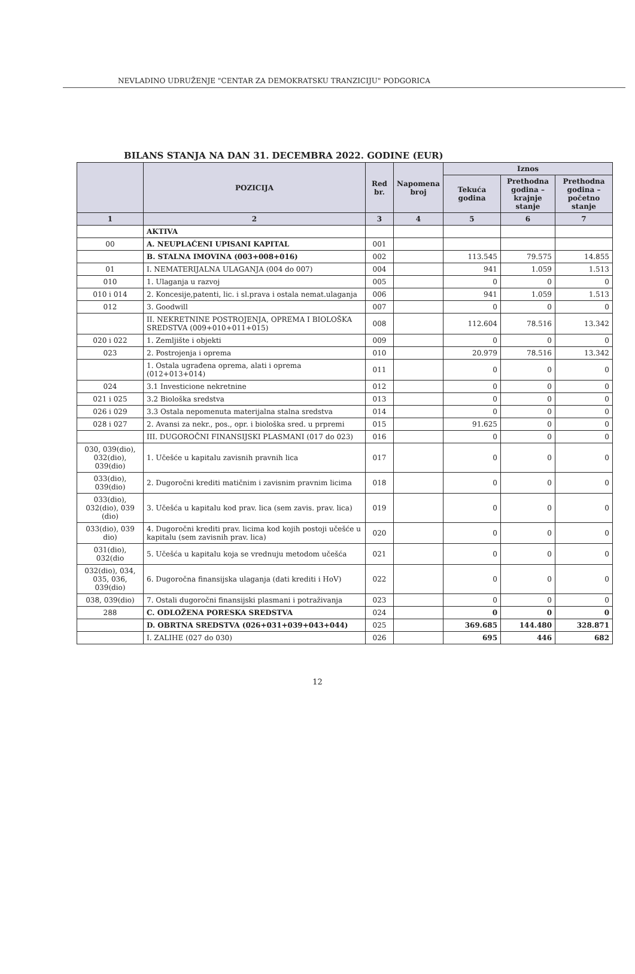NEVLADINO UDRUŽENJE "CENTAR ZA DEMOKRATSKU TRANZICIJU" PODGORICA
BILANS STANJA NA DAN 31. DECEMBRA 2022. GODINE (EUR)
| | POZICIJA | Red br. | Napomena broj | Iznos | | |
| --- | --- | --- | --- | --- | --- | --- |
| | | | | Tekuća godina | Prethodna godina – krajnje stanje | Prethodna godina – početno stanje |
| 1 | 2 | 3 | 4 | 5 | 6 | 7 |
| | AKTIVA | | | | | |
| 00 | A. NEUPLAĆENI UPISANI KAPITAL | 001 | | | | |
| | B. STALNA IMOVINA (003+008+016) | 002 | | 113.545 | 79.575 | 14.855 |
| 01 | I. NEMATERIJALNA ULAGANJA (004 do 007) | 004 | | 941 | 1.059 | 1.513 |
| 010 | 1. Ulaganja u razvoj | 005 | | 0 | 0 | 0 |
| 010 i 014 | 2. Koncesije,patenti, lic. i sl.prava i ostala nemat.ulaganja | 006 | | 941 | 1.059 | 1.513 |
| 012 | 3. Goodwill | 007 | | 0 | 0 | 0 |
| | II. NEKRETNINE POSTROJENJA, OPREMA I BIOLOŠKA SREDSTVA (009+010+011+015) | 008 | | 112.604 | 78.516 | 13.342 |
| 020 i 022 | 1. Zemljište i objekti | 009 | | 0 | 0 | 0 |
| 023 | 2. Postrojenja i oprema | 010 | | 20.979 | 78.516 | 13.342 |
| | 1. Ostala ugrađena oprema, alati i oprema (012+013+014) | 011 | | 0 | 0 | 0 |
| 024 | 3.1 Investicione nekretnine | 012 | | 0 | 0 | 0 |
| 021 i 025 | 3.2 Biološka sredstva | 013 | | 0 | 0 | 0 |
| 026 i 029 | 3.3 Ostala nepomenuta materijalna stalna sredstva | 014 | | 0 | 0 | 0 |
| 028 i 027 | 2. Avansi za nekr., pos., opr. i biološka sred. u prpremi | 015 | | 91.625 | 0 | 0 |
| | III. DUGOROČNI FINANSIJSKI PLASMANI (017 do 023) | 016 | | 0 | 0 | 0 |
| 030, 039(dio), 032(dio), 039(dio) | 1. Učešće u kapitalu zavisnih pravnih lica | 017 | | 0 | 0 | 0 |
| 033(dio), 039(dio) | 2. Dugoročni krediti matičnim i zavisnim pravnim licima | 018 | | 0 | 0 | 0 |
| 033(dio), 032(dio), 039 (dio) | 3. Učešća u kapitalu kod prav. lica (sem zavis. prav. lica) | 019 | | 0 | 0 | 0 |
| 033(dio), 039 dio) | 4. Dugoročni krediti prav. licima kod kojih postoji učešće u kapitalu (sem zavisnih prav. lica) | 020 | | 0 | 0 | 0 |
| 031(dio), 032(dio | 5. Učešća u kapitalu koja se vrednuju metodom učešća | 021 | | 0 | 0 | 0 |
| 032(dio), 034, 035, 036, 039(dio) | 6. Dugoročna finansijska ulaganja (dati krediti i HoV) | 022 | | 0 | 0 | 0 |
| 038, 039(dio) | 7. Ostali dugoročni finansijski plasmani i potraživanja | 023 | | 0 | 0 | 0 |
| 288 | C. ODLOŽENA PORESKA SREDSTVA | 024 | | 0 | 0 | 0 |
| | D. OBRTNA SREDSTVA (026+031+039+043+044) | 025 | | 369.685 | 144.480 | 328.871 |
| | I. ZALIHE (027 do 030) | 026 | | 695 | 446 | 682 |
12